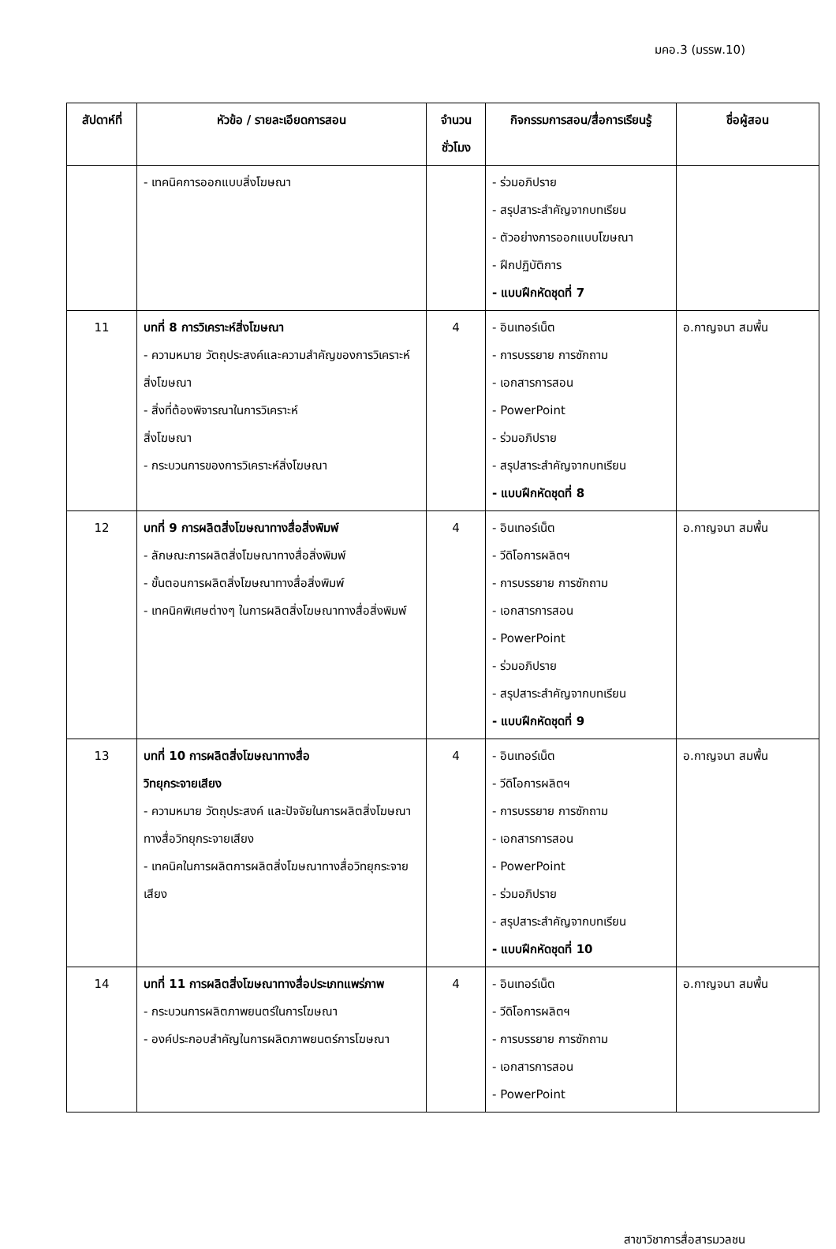มคอ.3 (มรรพ.10)
| สัปดาห์ที่ | หัวข้อ / รายละเอียดการสอน | จำนวน ชั่วโมง | กิจกรรมการสอน/สื่อการเรียนรู้ | ชื่อผู้สอน |
| --- | --- | --- | --- | --- |
| | - เทคนิคการออกแบบสิ่งโฆษณา | | - ร่วมอภิปราย - สรุปสาระสำคัญจากบทเรียน - ตัวอย่างการออกแบบโฆษณา - ฝึกปฏิบัติการ - แบบฝึกหัดชุดที่ 7 | |
| 11 | บทที่ 8 การวิเคราะห์สิ่งโฆษณา - ความหมาย วัตถุประสงค์และความสำคัญของการวิเคราะห์สิ่งโฆษณา - สิ่งที่ต้องพิจารณาในการวิเคราะห์ สิ่งโฆษณา - กระบวนการของการวิเคราะห์สิ่งโฆษณา | 4 | - อินเทอร์เน็ต - การบรรยาย การซักถาม - เอกสารการสอน - PowerPoint - ร่วมอภิปราย - สรุปสาระสำคัญจากบทเรียน - แบบฝึกหัดชุดที่ 8 | อ.กาญจนา สมพื้น |
| 12 | บทที่ 9 การผลิตสิ่งโฆษณาทางสื่อสิ่งพิมพ์ - ลักษณะการผลิตสิ่งโฆษณาทางสื่อสิ่งพิมพ์ - ขั้นตอนการผลิตสิ่งโฆษณาทางสื่อสิ่งพิมพ์ - เทคนิคพิเศษต่างๆ ในการผลิตสิ่งโฆษณาทางสื่อสิ่งพิมพ์ | 4 | - อินเทอร์เน็ต - วีดิโอการผลิตฯ - การบรรยาย การซักถาม - เอกสารการสอน - PowerPoint - ร่วมอภิปราย - สรุปสาระสำคัญจากบทเรียน - แบบฝึกหัดชุดที่ 9 | อ.กาญจนา สมพื้น |
| 13 | บทที่ 10 การผลิตสิ่งโฆษณาทางสื่อ วิทยุกระจายเสียง - ความหมาย วัตถุประสงค์ และปัจจัยในการผลิตสิ่งโฆษณาทางสื่อวิทยุกระจายเสียง - เทคนิคในการผลิตการผลิตสิ่งโฆษณาทางสื่อวิทยุกระจายเสียง | 4 | - อินเทอร์เน็ต - วีดิโอการผลิตฯ - การบรรยาย การซักถาม - เอกสารการสอน - PowerPoint - ร่วมอภิปราย - สรุปสาระสำคัญจากบทเรียน - แบบฝึกหัดชุดที่ 10 | อ.กาญจนา สมพื้น |
| 14 | บทที่ 11 การผลิตสิ่งโฆษณาทางสื่อประเภทแพร่ภาพ - กระบวนการผลิตภาพยนตร์ในการโฆษณา - องค์ประกอบสำคัญในการผลิตภาพยนตร์การโฆษณา | 4 | - อินเทอร์เน็ต - วีดิโอการผลิตฯ - การบรรยาย การซักถาม - เอกสารการสอน - PowerPoint | อ.กาญจนา สมพื้น |
สาขาวิชาการสื่อสารมวลชน